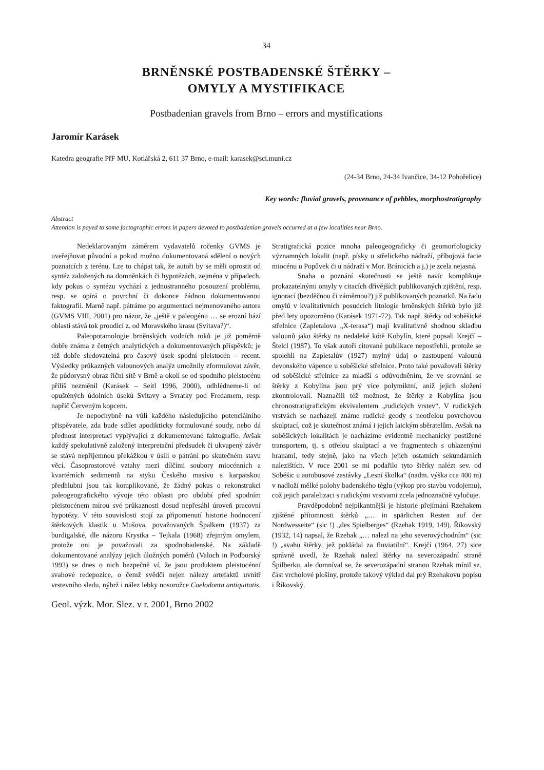34
BRNĚNSKÉ POSTBADENSKÉ ŠTĚRKY –
OMYLY A MYSTIFIKACE
Postbadenian gravels from Brno – errors and mystifications
Jaromír Karásek
Katedra geografie PřF MU, Kotlářská 2, 611 37 Brno, e-mail: karasek@sci.muni.cz
(24-34 Brno, 24-34 Ivančice, 34-12 Pohořelice)
Key words: fluvial gravels, provenance of pebbles, morphostratigraphy
Abstract
Attention is payed to some factographic errors in papers devoted to postbadenian gravels occurred at a few localities near Brno.
Nedeklarovaným záměrem vydavatelů ročenky GVMS je uveřejňovat původní a pokud možno dokumentovaná sdělení o nových poznatcích z terénu. Lze to chápat tak, že autoři by se měli oprostit od syntéz založených na domněnkách či hypotézách, zejména v případech, kdy pokus o syntézu vychází z jednostranného posouzení problému, resp. se opírá o povrchní či dokonce žádnou dokumentovanou faktografii. Marně např. pátráme po argumentaci nejmenovaného autora (GVMS VIII, 2001) pro názor, že „ještě v paleogénu … se erozní bází oblasti stává tok proudící z. od Moravského krasu (Svitava?)“.
Paleopotamologie brněnských vodních toků je již poměrně dobře známa z četných analytických a dokumentovaných příspěvků; je též dobře sledovatelná pro časový úsek spodní pleistocén – recent. Výsledky průkazných valounových analýz umožnily zformulovat závěr, že půdorysný obraz říční sítě v Brně a okolí se od spodního pleistocénu příliš nezměnil (Karásek – Seitl 1996, 2000), odhlédneme-li od opuštěných údolních úseků Svitavy a Svratky pod Fredamem, resp. napříč Červeným kopcem.
Je nepochybně na vůli každého následujícího potenciálního přispěvatele, zda bude sdílet apodikticky formulované soudy, nebo dá přednost interpretaci vyplývající z dokumentované faktografie. Avšak každý spekulativně založený interpretační předsudek či ukvapený závěr se stává nepříjemnou překážkou v úsilí o pátrání po skutečném stavu věcí. Časoprostorové vztahy mezi dílčími soubory miocénních a kvartérních sedimentů na styku Českého masívu s karpatskou předhlubní jsou tak komplikované, že žádný pokus o rekonstrukci paleogeografického vývoje této oblasti pro období před spodním pleistocénem mírou své průkaznosti dosud nepřesáhl úroveň pracovní hypotézy. V této souvislosti stojí za připomenutí historie hodnocení štěrkových klastik u Mušova, považovaných Špalkem (1937) za burdigalské, dle názoru Krystka – Tejkala (1968) zřejmým omylem, protože oni je považovali za spodnobadenské. Na základě dokumentované analýzy jejich úložných poměrů (Valoch in Podborský 1993) se dnes o nich bezpečně ví, že jsou produktem pleistocénní svahové redepozice, o čemž svědčí nejen nálezy artefaktů uvnitř vrstevního sledu, nýbrž i nález lebky nosorožce Coelodonta antiquitatis. Stratigrafická pozice mnoha paleogeograficky či geomorfologicky významných lokalit (např. písky u střelického nádraží, příbojová facie miocénu u Popůvek či u nádraží v Mor. Bránicích a j.) je zcela nejasná.
Snaha o poznání skutečnosti se ještě navíc komplikuje prokazatelnými omyly v citacích dřívějších publikovaných zjištění, resp. ignorací (bezděčnou či záměrnou?) již publikovaných poznatků. Na řadu omylů v kvalitativních posudcích litologie brněnských štěrků bylo již před lety upozorněno (Karásek 1971-72). Tak např. štěrky od soběšické střelnice (Zapletalova „X-terasa“) mají kvalitativně shodnou skladbu valounů jako štěrky na nedaleké kótě Kobylín, které popsali Krejčí – Štelcl (1987). To však autoři citované publikace nepostřehli, protože se spolehli na Zapletalův (1927) mylný údaj o zastoupení valounů devonského vápence u soběšické střelnice. Proto také považovali štěrky od soběšické střelnice za mladší s odůvodněním, že ve srovnání se štěrky z Kobylína jsou prý více polymiktní, aniž jejich složení zkontrolovali. Naznačili též možnost, že štěrky z Kobylína jsou chronostratigrafickým ekvivalentem „rudických vrstev“. V rudických vrstvách se nacházejí známe rudické geody s neotřelou povrchovou skulptací, což je skutečnost známá i jejich laickým sběratelům. Avšak na soběšických lokalitách je nacházíme evidentně mechanicky postižené transportem, tj. s otřelou skulptací a ve fragmentech s ohlazenými hranami, tedy stejně, jako na všech jejich ostatních sekundárních nalezištích. V roce 2001 se mi podařilo tyto štěrky nalézt sev. od Soběšic u autobusové zastávky „Lesní školka“ (nadm. výška cca 400 m) v nadloží mělké polohy badenského téglu (výkop pro stavbu vodojemu), což jejich paralelizaci s rudickými vrstvami zcela jednoznačně vylučuje.
Pravděpodobně nejpikantnější je historie přejímání Rzehakem zjištěné přítomnosti štěrků „… in spärlichen Resten auf der Nordwesseite“ (sic !) „des Spielberges“ (Rzehak 1919, 149). Říkovský (1932, 14) napsal, že Rzehak „… nalezl na jeho severovýchodním“ (sic !) „svahu štěrky, jež pokládal za fluviatilní“. Krejčí (1964, 27) sice správně uvedl, že Rzehak nalezl štěrky na severozápadní straně Špilberku, ale domníval se, že severozápadní stranou Rzehak mínil sz. část vrcholové plošiny, protože takový výklad dal prý Rzehakovu popisu i Říkovský.
Geol. výzk. Mor. Slez. v r. 2001, Brno 2002